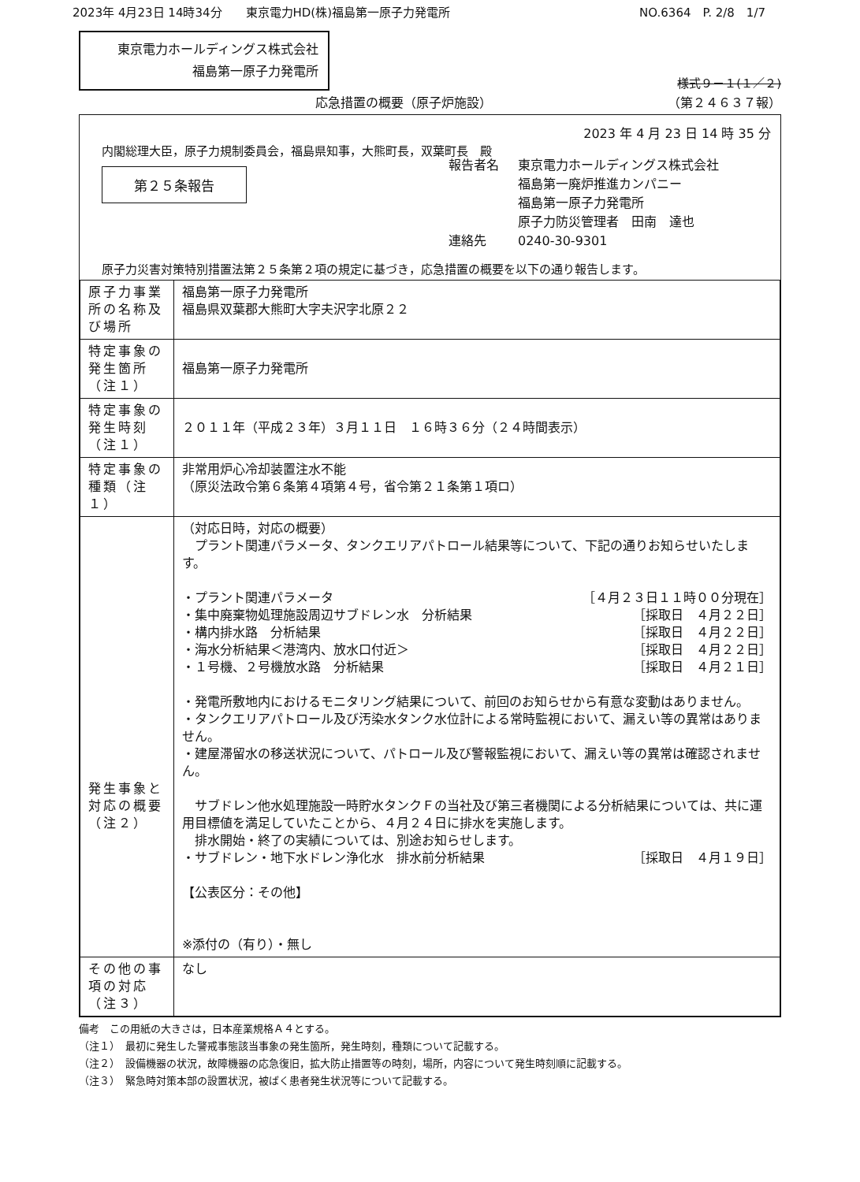2023年 4月23日 14時34分　　東京電力HD(株)福島第一原子力発電所 NO.6364　P. 2/8　1/7
東京電力ホールディングス株式会社
福島第一原子力発電所
様式９－１(１／２)
応急措置の概要（原子炉施設） （第２４６３７報）
2023 年 4 月 23 日 14 時 35 分
内閣総理大臣，原子力規制委員会，福島県知事，大熊町長，双葉町長　殿
第２５条報告
報告者名
連絡先
東京電力ホールディングス株式会社
福島第一廃炉推進カンパニー
福島第一原子力発電所
原子力防災管理者　田南　達也
0240-30-9301
原子力災害対策特別措置法第２５条第２項の規定に基づき，応急措置の概要を以下の通り報告します。
| 原子力事業所の名称及び場所 | 福島第一原子力発電所 福島県双葉郡大熊町大字夫沢字北原２２ |
| 特定事象の発生箇所（注１） | 福島第一原子力発電所 |
| 特定事象の発生時刻（注１） | ２０１１年（平成２３年）３月１１日 １６時３６分（２４時間表示） |
| 特定事象の種類（注１） | 非常用炉心冷却装置注水不能 （原災法政令第６条第４項第４号，省令第２１条第１項ロ） |
| 発生事象と対応の概要（注２） | （対応日時，対応の概要） プラント関連パラメータ、タンクエリアパトロール結果等について、下記の通りお知らせいたします。 ・プラント関連パラメータ ［４月２３日１１時００分現在］ ・集中廃棄物処理施設周辺サブドレン水 分析結果 ［採取日 ４月２２日］ ・構内排水路 分析結果 ［採取日 ４月２２日］ ・海水分析結果＜港湾内、放水口付近＞ ［採取日 ４月２２日］ ・１号機、２号機放水路 分析結果 ［採取日 ４月２１日］ ・発電所敷地内におけるモニタリング結果について、前回のお知らせから有意な変動はありません。 ・タンクエリアパトロール及び汚染水タンク水位計による常時監視において、漏えい等の異常はありません。 ・建屋滞留水の移送状況について、パトロール及び警報監視において、漏えい等の異常は確認されません。 サブドレン他水処理施設一時貯水タンクＦの当社及び第三者機関による分析結果については、共に運用目標値を満足していたことから、４月２４日に排水を実施します。 排水開始・終了の実績については、別途お知らせします。 ・サブドレン・地下水ドレン浄化水 排水前分析結果 ［採取日 ４月１９日］ 【公表区分：その他】 ※添付の（有り）・無し |
| その他の事項の対応（注３） | なし |
備考　この用紙の大きさは，日本産業規格Ａ４とする。
（注１）　最初に発生した警戒事態該当事象の発生箇所，発生時刻，種類について記載する。
（注２）　設備機器の状況，故障機器の応急復旧，拡大防止措置等の時刻，場所，内容について発生時刻順に記載する。
（注３）　緊急時対策本部の設置状況，被ばく患者発生状況等について記載する。